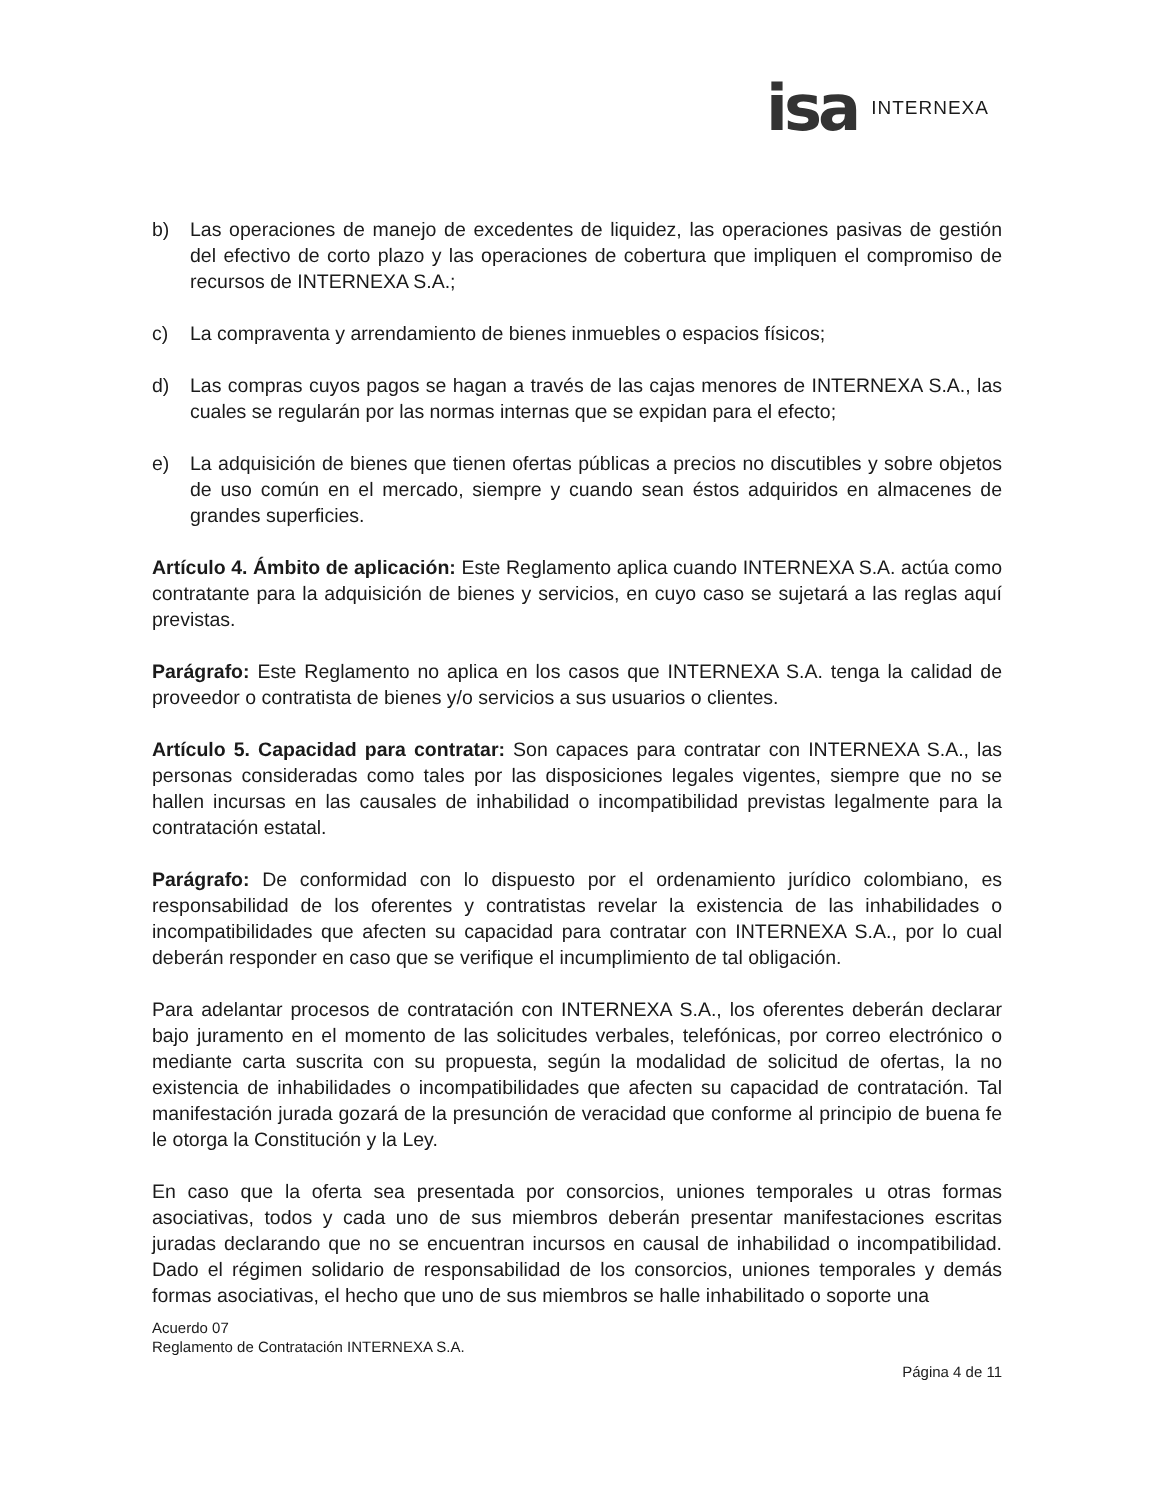isa INTERNEXA
b) Las operaciones de manejo de excedentes de liquidez, las operaciones pasivas de gestión del efectivo de corto plazo y las operaciones de cobertura que impliquen el compromiso de recursos de INTERNEXA S.A.;
c) La compraventa y arrendamiento de bienes inmuebles o espacios físicos;
d) Las compras cuyos pagos se hagan a través de las cajas menores de INTERNEXA S.A., las cuales se regularán por las normas internas que se expidan para el efecto;
e) La adquisición de bienes que tienen ofertas públicas a precios no discutibles y sobre objetos de uso común en el mercado, siempre y cuando sean éstos adquiridos en almacenes de grandes superficies.
Artículo 4. Ámbito de aplicación: Este Reglamento aplica cuando INTERNEXA S.A. actúa como contratante para la adquisición de bienes y servicios, en cuyo caso se sujetará a las reglas aquí previstas.
Parágrafo: Este Reglamento no aplica en los casos que INTERNEXA S.A. tenga la calidad de proveedor o contratista de bienes y/o servicios a sus usuarios o clientes.
Artículo 5. Capacidad para contratar: Son capaces para contratar con INTERNEXA S.A., las personas consideradas como tales por las disposiciones legales vigentes, siempre que no se hallen incursas en las causales de inhabilidad o incompatibilidad previstas legalmente para la contratación estatal.
Parágrafo: De conformidad con lo dispuesto por el ordenamiento jurídico colombiano, es responsabilidad de los oferentes y contratistas revelar la existencia de las inhabilidades o incompatibilidades que afecten su capacidad para contratar con INTERNEXA S.A., por lo cual deberán responder en caso que se verifique el incumplimiento de tal obligación.
Para adelantar procesos de contratación con INTERNEXA S.A., los oferentes deberán declarar bajo juramento en el momento de las solicitudes verbales, telefónicas, por correo electrónico o mediante carta suscrita con su propuesta, según la modalidad de solicitud de ofertas, la no existencia de inhabilidades o incompatibilidades que afecten su capacidad de contratación. Tal manifestación jurada gozará de la presunción de veracidad que conforme al principio de buena fe le otorga la Constitución y la Ley.
En caso que la oferta sea presentada por consorcios, uniones temporales u otras formas asociativas, todos y cada uno de sus miembros deberán presentar manifestaciones escritas juradas declarando que no se encuentran incursos en causal de inhabilidad o incompatibilidad. Dado el régimen solidario de responsabilidad de los consorcios, uniones temporales y demás formas asociativas, el hecho que uno de sus miembros se halle inhabilitado o soporte una
Acuerdo 07
Reglamento de Contratación INTERNEXA S.A.
Página 4 de 11